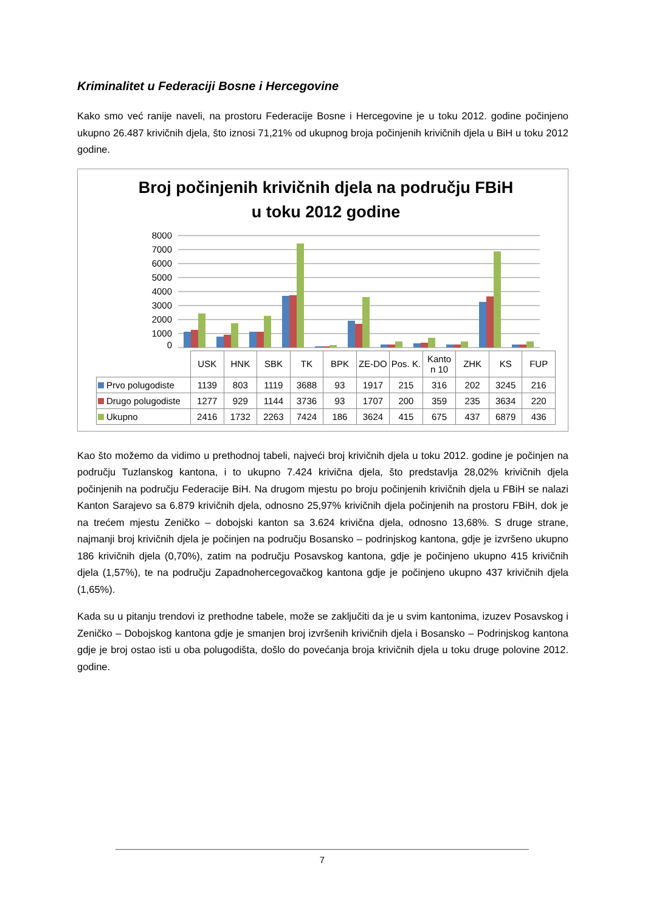Kriminalitet u Federaciji Bosne i Hercegovine
Kako smo već ranije naveli, na prostoru Federacije Bosne i Hercegovine je u toku 2012. godine počinjeno ukupno 26.487 krivičnih djela, što iznosi 71,21% od ukupnog broja počinjenih krivičnih djela u BiH u toku 2012 godine.
Broj počinjenih krivičnih djela na području FBiH
u toku 2012 godine
8000
7000
6000
5000
4000
3000
2000
1000
0
| | USK | HNK | SBK | TK | BPK | ZE-DO | Pos. K. | Kanto n 10 | ZHK | KS | FUP |
| --- | --- | --- | --- | --- | --- | --- | --- | --- | --- | --- | --- |
| Prvo polugodiste | 1139 | 803 | 1119 | 3688 | 93 | 1917 | 215 | 316 | 202 | 3245 | 216 |
| Drugo polugodiste | 1277 | 929 | 1144 | 3736 | 93 | 1707 | 200 | 359 | 235 | 3634 | 220 |
| Ukupno | 2416 | 1732 | 2263 | 7424 | 186 | 3624 | 415 | 675 | 437 | 6879 | 436 |
Kao što možemo da vidimo u prethodnoj tabeli, najveći broj krivičnih djela u toku 2012. godine je počinjen na području Tuzlanskog kantona, i to ukupno 7.424 krivična djela, što predstavlja 28,02% krivičnih djela počinjenih na području Federacije BiH. Na drugom mjestu po broju počinjenih krivičnih djela u FBiH se nalazi Kanton Sarajevo sa 6.879 krivičnih djela, odnosno 25,97% krivičnih djela počinjenih na prostoru FBiH, dok je na trećem mjestu Zeničko – dobojski kanton sa 3.624 krivična djela, odnosno 13,68%. S druge strane, najmanji broj krivičnih djela je počinjen na području Bosansko – podrinjskog kantona, gdje je izvršeno ukupno 186 krivičnih djela (0,70%), zatim na području Posavskog kantona, gdje je počinjeno ukupno 415 krivičnih djela (1,57%), te na području Zapadnohercegovačkog kantona gdje je počinjeno ukupno 437 krivičnih djela (1,65%).
Kada su u pitanju trendovi iz prethodne tabele, može se zaključiti da je u svim kantonima, izuzev Posavskog i Zeničko – Dobojskog kantona gdje je smanjen broj izvršenih krivičnih djela i Bosansko – Podrinjskog kantona gdje je broj ostao isti u oba polugodišta, došlo do povećanja broja krivičnih djela u toku druge polovine 2012. godine.
7